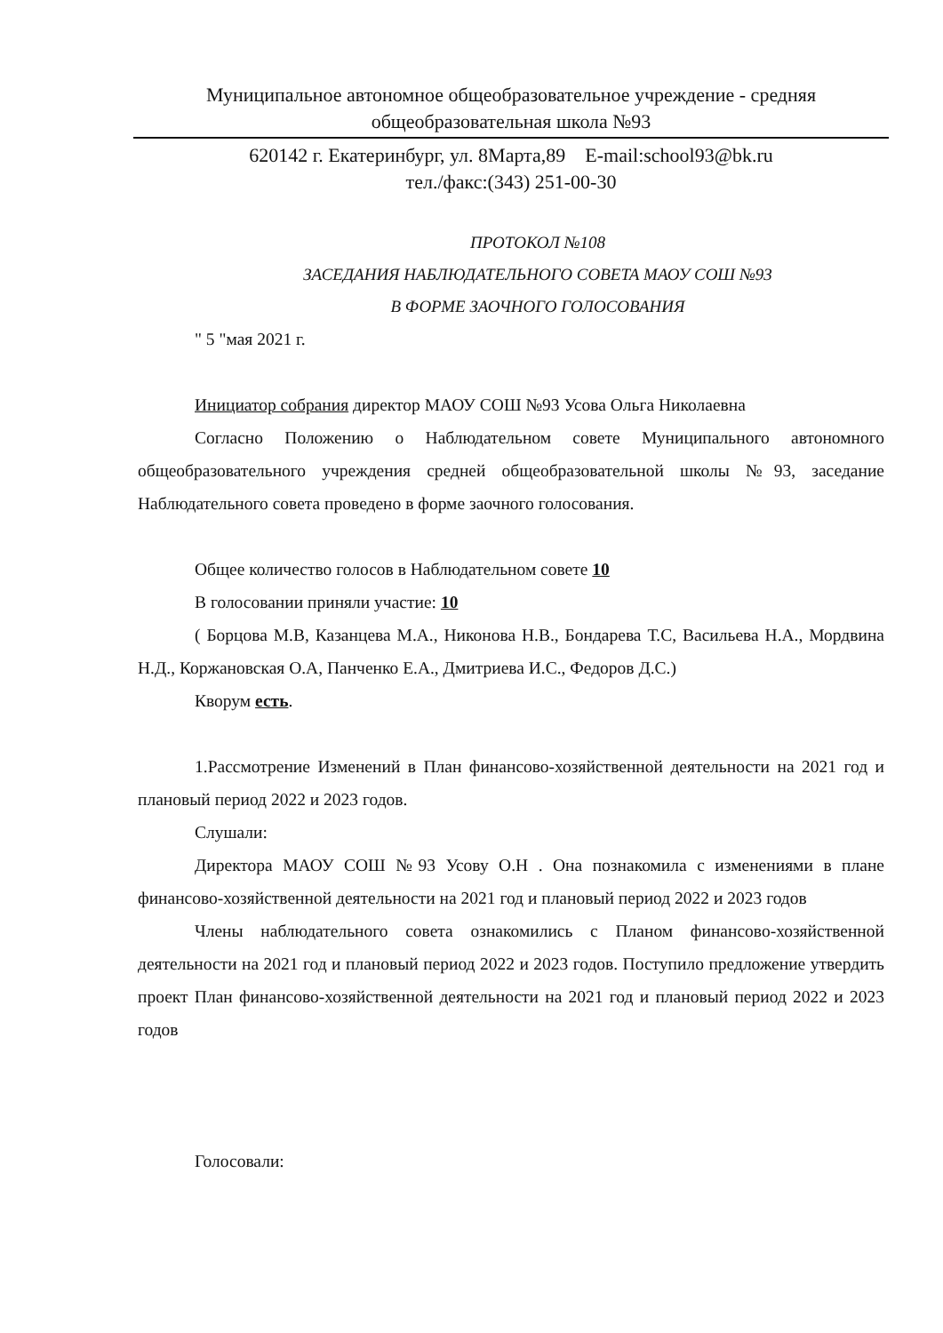Муниципальное автономное общеобразовательное учреждение - средняя
общеобразовательная школа №93
620142 г. Екатеринбург, ул. 8Марта,89 E-mail:school93@bk.ru
тел./факс:(343) 251-00-30
ПРОТОКОЛ №108
ЗАСЕДАНИЯ НАБЛЮДАТЕЛЬНОГО СОВЕТА МАОУ СОШ №93
В ФОРМЕ ЗАОЧНОГО ГОЛОСОВАНИЯ
" 5 "мая 2021 г.
Инициатор собрания директор МАОУ СОШ №93 Усова Ольга Николаевна
Согласно Положению о Наблюдательном совете Муниципального автономного общеобразовательного учреждения средней общеобразовательной школы №93, заседание Наблюдательного совета проведено в форме заочного голосования.
Общее количество голосов в Наблюдательном совете 10
В голосовании приняли участие: 10
( Борцова М.В, Казанцева М.А., Никонова Н.В., Бондарева Т.С, Васильева Н.А., Мордвина Н.Д., Коржановская О.А, Панченко Е.А., Дмитриева И.С., Федоров Д.С.)
Кворум есть.
1.Рассмотрение Изменений в План финансово-хозяйственной деятельности на 2021 год и плановый период 2022 и 2023 годов.
Слушали:
Директора МАОУ СОШ №93 Усову О.Н . Она познакомила с изменениями в плане финансово-хозяйственной деятельности на 2021 год и плановый период 2022 и 2023 годов
Члены наблюдательного совета ознакомились с Планом финансово-хозяйственной деятельности на 2021 год и плановый период 2022 и 2023 годов. Поступило предложение утвердить проект План финансово-хозяйственной деятельности на 2021 год и плановый период 2022 и 2023 годов
Голосовали: